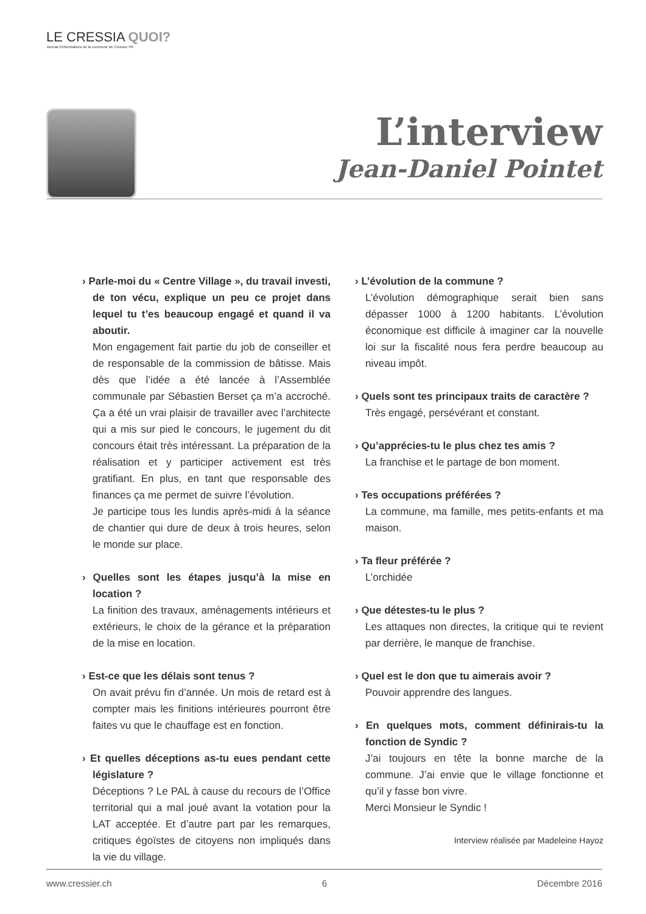LE CRESSIA QUOI?
Journal d'informations de la commune de Cressier FR
L’interview
Jean-Daniel Pointet
› Parle-moi du « Centre Village », du travail investi, de ton vécu, explique un peu ce projet dans lequel tu t’es beaucoup engagé et quand il va aboutir.
Mon engagement fait partie du job de conseiller et de responsable de la commission de bâtisse. Mais dès que l’idée a été lancée à l’Assemblée communale par Sébastien Berset ça m’a accroché. Ça a été un vrai plaisir de travailler avec l’architecte qui a mis sur pied le concours, le jugement du dit concours était très intéressant. La préparation de la réalisation et y participer activement est très gratifiant. En plus, en tant que responsable des finances ça me permet de suivre l’évolution.
Je participe tous les lundis après-midi à la séance de chantier qui dure de deux à trois heures, selon le monde sur place.
› Quelles sont les étapes jusqu’à la mise en location ?
La finition des travaux, aménagements intérieurs et extérieurs, le choix de la gérance et la préparation de la mise en location.
› Est-ce que les délais sont tenus ?
On avait prévu fin d’année. Un mois de retard est à compter mais les finitions intérieures pourront être faites vu que le chauffage est en fonction.
› Et quelles déceptions as-tu eues pendant cette législature ?
Déceptions ? Le PAL à cause du recours de l’Office territorial qui a mal joué avant la votation pour la LAT acceptée. Et d’autre part par les remarques, critiques égoïstes de citoyens non impliqués dans la vie du village.
› L’évolution de la commune ?
L’évolution démographique serait bien sans dépasser 1000 à 1200 habitants. L’évolution économique est difficile à imaginer car la nouvelle loi sur la fiscalité nous fera perdre beaucoup au niveau impôt.
› Quels sont tes principaux traits de caractère ?
Très engagé, persévérant et constant.
› Qu’apprécies-tu le plus chez tes amis ?
La franchise et le partage de bon moment.
› Tes occupations préférées ?
La commune, ma famille, mes petits-enfants et ma maison.
› Ta fleur préférée ?
L’orchidée
› Que détestes-tu le plus ?
Les attaques non directes, la critique qui te revient par derrière, le manque de franchise.
› Quel est le don que tu aimerais avoir ?
Pouvoir apprendre des langues.
› En quelques mots, comment définirais-tu la fonction de Syndic ?
J’ai toujours en tête la bonne marche de la commune. J’ai envie que le village fonctionne et qu’il y fasse bon vivre.
Merci Monsieur le Syndic !
Interview réalisée par Madeleine Hayoz
www.cressier.ch 6 Décembre 2016